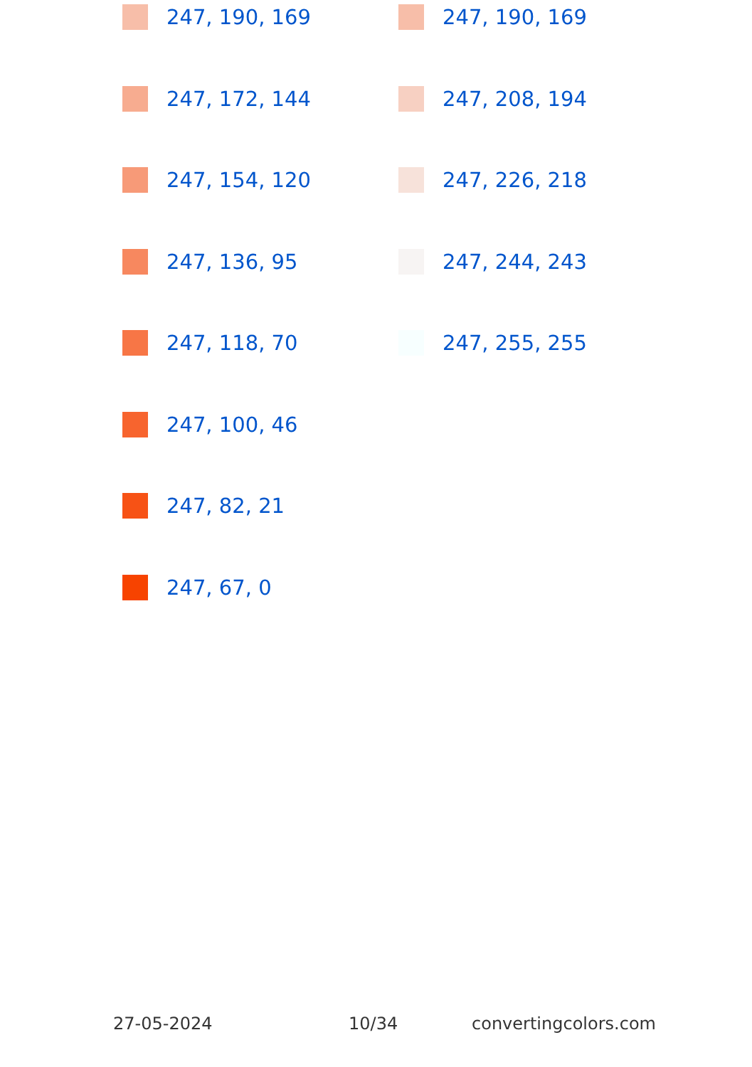247, 190, 169
247, 172, 144
247, 154, 120
247, 136, 95
247, 118, 70
247, 100, 46
247, 82, 21
247, 67, 0
247, 190, 169
247, 208, 194
247, 226, 218
247, 244, 243
247, 255, 255
27-05-2024 10/34 convertingcolors.com